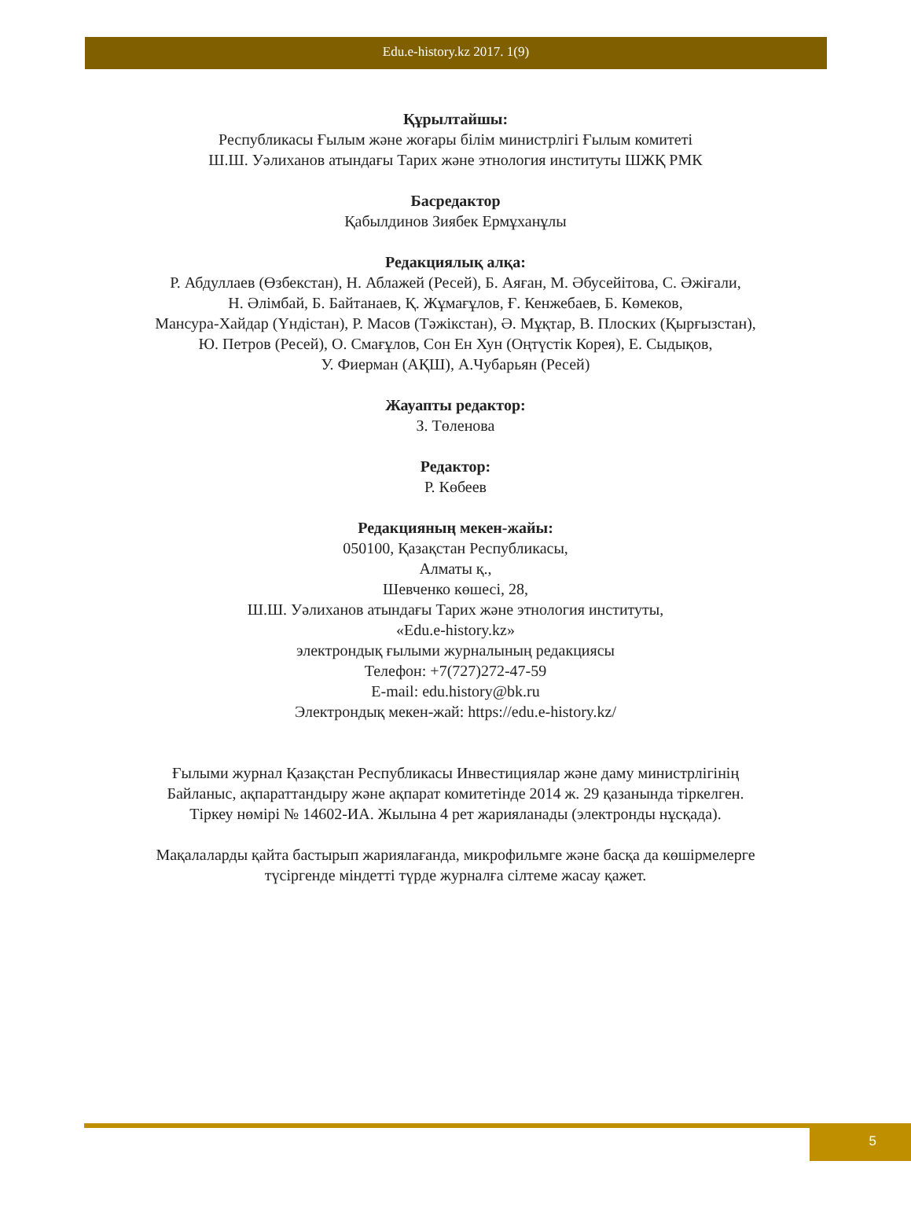Edu.e-history.kz 2017. 1(9)
Құрылтайшы:
Республикасы Ғылым және жоғары білім министрлігі Ғылым комитеті
Ш.Ш. Уәлиханов атындағы Тарих және этнология институты ШЖҚ РМК
Басредактор
Қабылдинов Зиябек Ермұханұлы
Редакциялық алқа:
Р. Абдуллаев (Өзбекстан), Н. Аблажей (Ресей), Б. Аяған, М. Әбусейітова, С. Әжіғали,
Н. Әлімбай, Б. Байтанаев, Қ. Жұмағұлов, Ғ. Кенжебаев, Б. Көмеков,
Мансура-Хайдар (Үндістан), Р. Масов (Тәжікстан), Ә. Мұқтар, В. Плоских (Қырғызстан),
Ю. Петров (Ресей), О. Смағұлов, Сон Ен Хун (Оңтүстік Корея), Е. Сыдықов,
У. Фиерман (АҚШ), А.Чубарьян (Ресей)
Жауапты редактор:
З. Төленова
Редактор:
Р. Көбеев
Редакцияның мекен-жайы:
050100, Қазақстан Республикасы,
Алматы қ.,
Шевченко көшесі, 28,
Ш.Ш. Уәлиханов атындағы Тарих және этнология институты,
«Edu.e-history.kz»
электрондық ғылыми журналының редакциясы
Телефон: +7(727)272-47-59
E-mail: edu.history@bk.ru
Электрондық мекен-жай: https://edu.e-history.kz/
Ғылыми журнал Қазақстан Республикасы Инвестициялар және даму министрлігінің
Байланыс, ақпараттандыру және ақпарат комитетінде 2014 ж. 29 қазанында тіркелген.
Тіркеу нөмірі № 14602-ИА. Жылына 4 рет жарияланады (электронды нұсқада).
Мақалаларды қайта бастырып жариялағанда, микрофильмге және басқа да көшірмелерге
түсіргенде міндетті түрде журналға сілтеме жасау қажет.
5